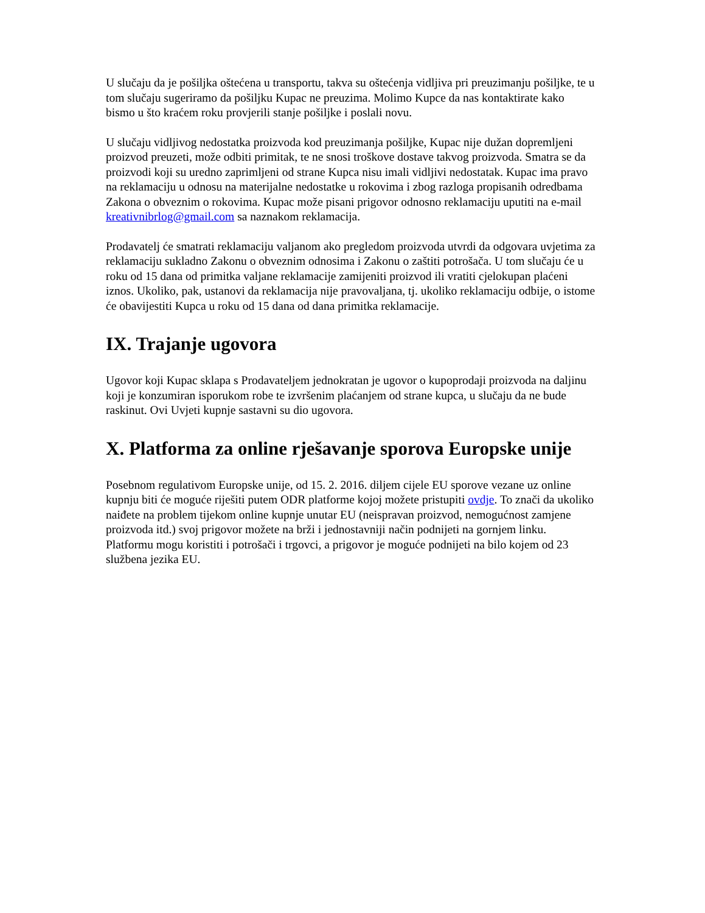U slučaju da je pošiljka oštećena u transportu, takva su oštećenja vidljiva pri preuzimanju pošiljke, te u tom slučaju sugeriramo da pošiljku Kupac ne preuzima. Molimo Kupce da nas kontaktirate kako bismo u što kraćem roku provjerili stanje pošiljke i poslali novu.
U slučaju vidljivog nedostatka proizvoda kod preuzimanja pošiljke, Kupac nije dužan dopremljeni proizvod preuzeti, može odbiti primitak, te ne snosi troškove dostave takvog proizvoda. Smatra se da proizvodi koji su uredno zaprimljeni od strane Kupca nisu imali vidljivi nedostatak. Kupac ima pravo na reklamaciju u odnosu na materijalne nedostatke u rokovima i zbog razloga propisanih odredbama Zakona o obveznim o rokovima. Kupac može pisani prigovor odnosno reklamaciju uputiti na e-mail kreativnibrlog@gmail.com sa naznakom reklamacija.
Prodavatelj će smatrati reklamaciju valjanom ako pregledom proizvoda utvrdi da odgovara uvjetima za reklamaciju sukladno Zakonu o obveznim odnosima i Zakonu o zaštiti potrošača. U tom slučaju će u roku od 15 dana od primitka valjane reklamacije zamijeniti proizvod ili vratiti cjelokupan plaćeni iznos. Ukoliko, pak, ustanovi da reklamacija nije pravovaljana, tj. ukoliko reklamaciju odbije, o istome će obavijestiti Kupca u roku od 15 dana od dana primitka reklamacije.
IX. Trajanje ugovora
Ugovor koji Kupac sklapa s Prodavateljem jednokratan je ugovor o kupoprodaji proizvoda na daljinu koji je konzumiran isporukom robe te izvršenim plaćanjem od strane kupca, u slučaju da ne bude raskinut. Ovi Uvjeti kupnje sastavni su dio ugovora.
X. Platforma za online rješavanje sporova Europske unije
Posebnom regulativom Europske unije, od 15. 2. 2016. diljem cijele EU sporove vezane uz online kupnju biti će moguće riješiti putem ODR platforme kojoj možete pristupiti ovdje. To znači da ukoliko naiđete na problem tijekom online kupnje unutar EU (neispravan proizvod, nemogućnost zamjene proizvoda itd.) svoj prigovor možete na brži i jednostavniji način podnijeti na gornjem linku. Platformu mogu koristiti i potrošači i trgovci, a prigovor je moguće podnijeti na bilo kojem od 23 službena jezika EU.